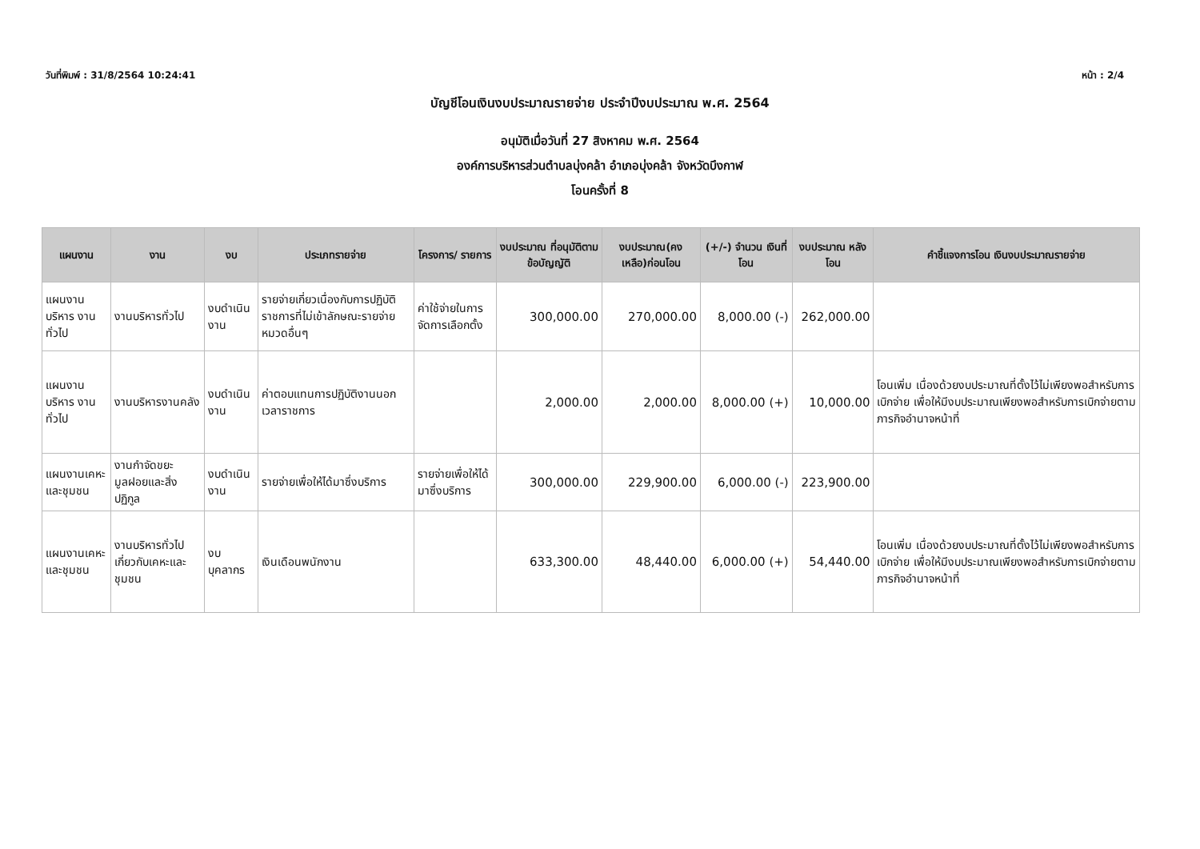วันที่พิมพ์ : 31/8/2564 10:24:41 หน้า : 2/4
บัญชีโอนเงินงบประมาณรายจ่าย ประจำปีงบประมาณ พ.ศ. 2564
อนุมัติเมื่อวันที่ 27 สิงหาคม พ.ศ. 2564
องค์การบริหารส่วนตำบลบุ่งคล้า อำเภอบุ่งคล้า จังหวัดบึงกาฬ
โอนครั้งที่ 8
| แผนงาน | งาน | งบ | ประเภทรายจ่าย | โครงการ/ รายการ | งบประมาณ ที่อนุมัติตาม ข้อบัญญัติ | งบประมาณ(คง เหลือ)ก่อนโอน | (+/-) จำนวน เงินที่โอน | งบประมาณ หลังโอน | คำชี้แจงการโอน เงินงบประมาณรายจ่าย |
| --- | --- | --- | --- | --- | --- | --- | --- | --- | --- |
| แผนงานบริหาร งานทั่วไป | งานบริหารทั่วไป | งบดำเนินงาน | รายจ่ายเกี่ยวเนื่องกับการปฏิบัติราชการที่ไม่เข้าลักษณะรายจ่ายหมวดอื่นๆ | ค่าใช้จ่ายในการจัดการเลือกตั้ง | 300,000.00 | 270,000.00 | 8,000.00 (-) | 262,000.00 | |
| แผนงานบริหาร งานทั่วไป | งานบริหารงานคลัง | งบดำเนินงาน | ค่าตอบแทนการปฏิบัติงานนอกเวลาราชการ | | 2,000.00 | 2,000.00 | 8,000.00 (+) | 10,000.00 | โอนเพิ่ม เนื่องด้วยงบประมาณที่ตั้งไว้ไม่เพียงพอสำหรับการเบิกจ่าย เพื่อให้มีงบประมาณเพียงพอสำหรับการเบิกจ่ายตามภารกิจอำนาจหน้าที่ |
| แผนงานเคหะ และชุมชน | งานกำจัดขยะมูลฝอยและสิ่งปฏิกูล | งบดำเนินงาน | รายจ่ายเพื่อให้ได้มาซึ่งบริการ | รายจ่ายเพื่อให้ได้มาซึ่งบริการ | 300,000.00 | 229,900.00 | 6,000.00 (-) | 223,900.00 | |
| แผนงานเคหะ และชุมชน | งานบริหารทั่วไปเกี่ยวกับเคหะและชุมชน | งบบุคลากร | เงินเดือนพนักงาน | | 633,300.00 | 48,440.00 | 6,000.00 (+) | 54,440.00 | โอนเพิ่ม เนื่องด้วยงบประมาณที่ตั้งไว้ไม่เพียงพอสำหรับการเบิกจ่าย เพื่อให้มีงบประมาณเพียงพอสำหรับการเบิกจ่ายตามภารกิจอำนาจหน้าที่ |